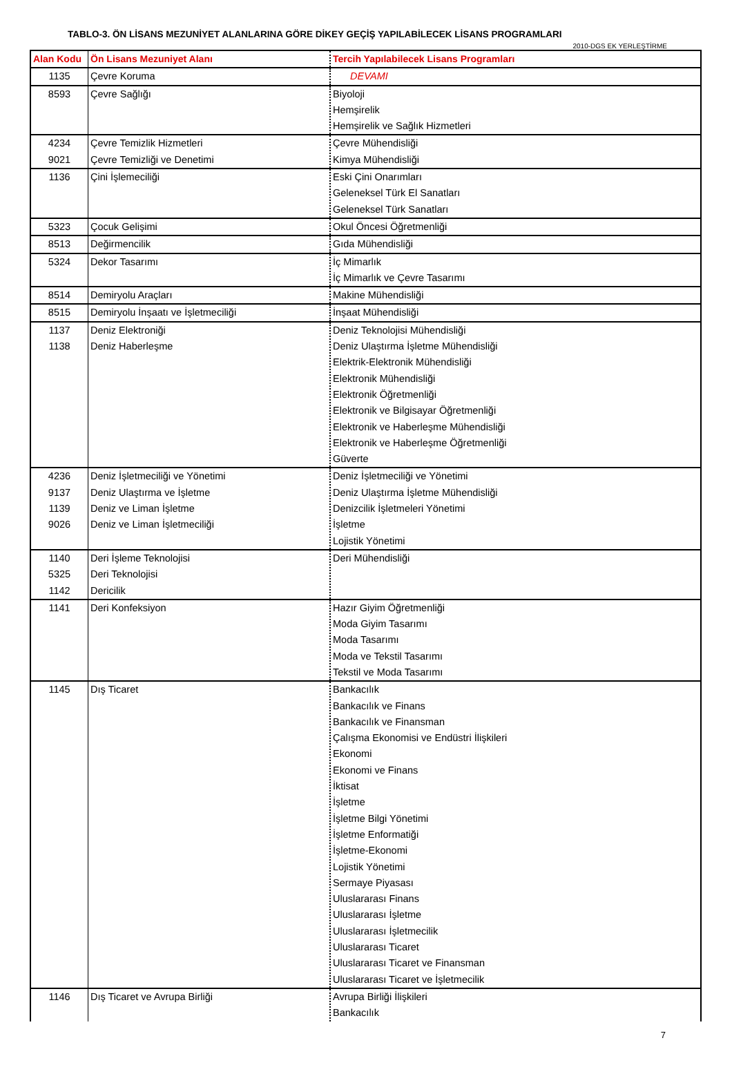TABLO-3. ÖN LİSANS MEZUNİYET ALANLARINA GÖRE DİKEY GEÇİŞ YAPILABİLECEK LİSANS PROGRAMLARI
2010-DGS EK YERLEŞTİRME
| Alan Kodu | Ön Lisans Mezuniyet Alanı | Tercih Yapılabilecek Lisans Programları |
| --- | --- | --- |
| 1135 | Çevre Koruma | DEVAMI |
| 8593 | Çevre Sağlığı | Biyoloji Hemşirelik Hemşirelik ve Sağlık Hizmetleri |
| 4234 9021 | Çevre Temizlik Hizmetleri Çevre Temizliği ve Denetimi | Çevre Mühendisliği Kimya Mühendisliği |
| 1136 | Çini İşlemeciliği | Eski Çini Onarımları Geleneksel Türk El Sanatları Geleneksel Türk Sanatları |
| 5323 | Çocuk Gelişimi | Okul Öncesi Öğretmenliği |
| 8513 | Değirmencilik | Gıda Mühendisliği |
| 5324 | Dekor Tasarımı | İç Mimarlık İç Mimarlık ve Çevre Tasarımı |
| 8514 | Demiryolu Araçları | Makine Mühendisliği |
| 8515 | Demiryolu İnşaatı ve İşletmeciliği | İnşaat Mühendisliği |
| 1137 1138 | Deniz Elektroniği Deniz Haberleşme | Deniz Teknolojisi Mühendisliği Deniz Ulaştırma İşletme Mühendisliği Elektrik-Elektronik Mühendisliği Elektronik Mühendisliği Elektronik Öğretmenliği Elektronik ve Bilgisayar Öğretmenliği Elektronik ve Haberleşme Mühendisliği Elektronik ve Haberleşme Öğretmenliği Güverte |
| 4236 9137 1139 9026 | Deniz İşletmeciliği ve Yönetimi Deniz Ulaştırma ve İşletme Deniz ve Liman İşletme Deniz ve Liman İşletmeciliği | Deniz İşletmeciliği ve Yönetimi Deniz Ulaştırma İşletme Mühendisliği Denizcilik İşletmeleri Yönetimi İşletme Lojistik Yönetimi |
| 1140 5325 1142 | Deri İşleme Teknolojisi Deri Teknolojisi Dericilik | Deri Mühendisliği |
| 1141 | Deri Konfeksiyon | Hazır Giyim Öğretmenliği Moda Giyim Tasarımı Moda Tasarımı Moda ve Tekstil Tasarımı Tekstil ve Moda Tasarımı |
| 1145 | Dış Ticaret | Bankacılık Bankacılık ve Finans Bankacılık ve Finansman Çalışma Ekonomisi ve Endüstri İlişkileri Ekonomi Ekonomi ve Finans İktisat İşletme İşletme Bilgi Yönetimi İşletme Enformatiği İşletme-Ekonomi Lojistik Yönetimi Sermaye Piyasası Uluslararası Finans Uluslararası İşletme Uluslararası İşletmecilik Uluslararası Ticaret Uluslararası Ticaret ve Finansman Uluslararası Ticaret ve İşletmecilik |
| 1146 | Dış Ticaret ve Avrupa Birliği | Avrupa Birliği İlişkileri Bankacılık |
7